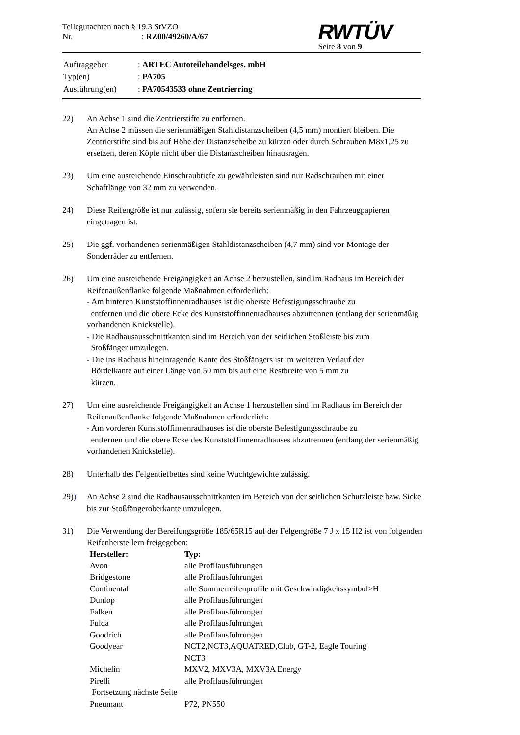Teilegutachten nach § 19.3 StVZO
Nr. : RZ00/49260/A/67
RWTÜV
Seite 8 von 9
| Auftraggeber | : ARTEC Autoteilehandelsges. mbH |
| Typ(en) | : PA705 |
| Ausführung(en) | : PA70543533 ohne Zentrierring |
22) An Achse 1 sind die Zentrierstifte zu entfernen.
An Achse 2 müssen die serienmäßigen Stahldistanzscheiben (4,5 mm) montiert bleiben. Die Zentrierstifte sind bis auf Höhe der Distanzscheibe zu kürzen oder durch Schrauben M8x1,25 zu ersetzen, deren Köpfe nicht über die Distanzscheiben hinausragen.
23) Um eine ausreichende Einschraubtiefe zu gewährleisten sind nur Radschrauben mit einer Schaftlänge von 32 mm zu verwenden.
24) Diese Reifengröße ist nur zulässig, sofern sie bereits serienmäßig in den Fahrzeugpapieren eingetragen ist.
25) Die ggf. vorhandenen serienmäßigen Stahldistanzscheiben (4,7 mm) sind vor Montage der Sonderräder zu entfernen.
26) Um eine ausreichende Freigängigkeit an Achse 2 herzustellen, sind im Radhaus im Bereich der Reifenaußenflanke folgende Maßnahmen erforderlich:
- Am hinteren Kunststoffinnenradhauses ist die oberste Befestigungsschraube zu
entfernen und die obere Ecke des Kunststoffinnenradhauses abzutrennen (entlang der serienmäßig vorhandenen Knickstelle).
- Die Radhausausschnittkanten sind im Bereich von der seitlichen Stoßleiste bis zum
Stoßfänger umzulegen.
- Die ins Radhaus hineinragende Kante des Stoßfängers ist im weiteren Verlauf der
Bördelkante auf einer Länge von 50 mm bis auf eine Restbreite von 5 mm zu
kürzen.
27) Um eine ausreichende Freigängigkeit an Achse 1 herzustellen sind im Radhaus im Bereich der Reifenaußenflanke folgende Maßnahmen erforderlich:
- Am vorderen Kunststoffinnenradhauses ist die oberste Befestigungsschraube zu
entfernen und die obere Ecke des Kunststoffinnenradhauses abzutrennen (entlang der serienmäßig vorhandenen Knickstelle).
28) Unterhalb des Felgentiefbettes sind keine Wuchtgewichte zulässig.
29)) An Achse 2 sind die Radhausausschnittkanten im Bereich von der seitlichen Schutzleiste bzw. Sicke bis zur Stoßfängeroberkante umzulegen.
31) Die Verwendung der Bereifungsgröße 185/65R15 auf der Felgengröße 7 J x 15 H2 ist von folgenden Reifenherstellern freigegeben:
| Hersteller: | Typ: |
| --- | --- |
| Avon | alle Profilausführungen |
| Bridgestone | alle Profilausführungen |
| Continental | alle Sommerreifenprofile mit Geschwindigkeitssymbol≥H |
| Dunlop | alle Profilausführungen |
| Falken | alle Profilausführungen |
| Fulda | alle Profilausführungen |
| Goodrich | alle Profilausführungen |
| Goodyear | NCT2,NCT3,AQUATRED,Club, GT-2, Eagle Touring NCT3 |
| Michelin | MXV2, MXV3A, MXV3A Energy |
| Pirelli | alle Profilausführungen |
| Fortsetzung nächste Seite | |
| Pneumant | P72, PN550 |